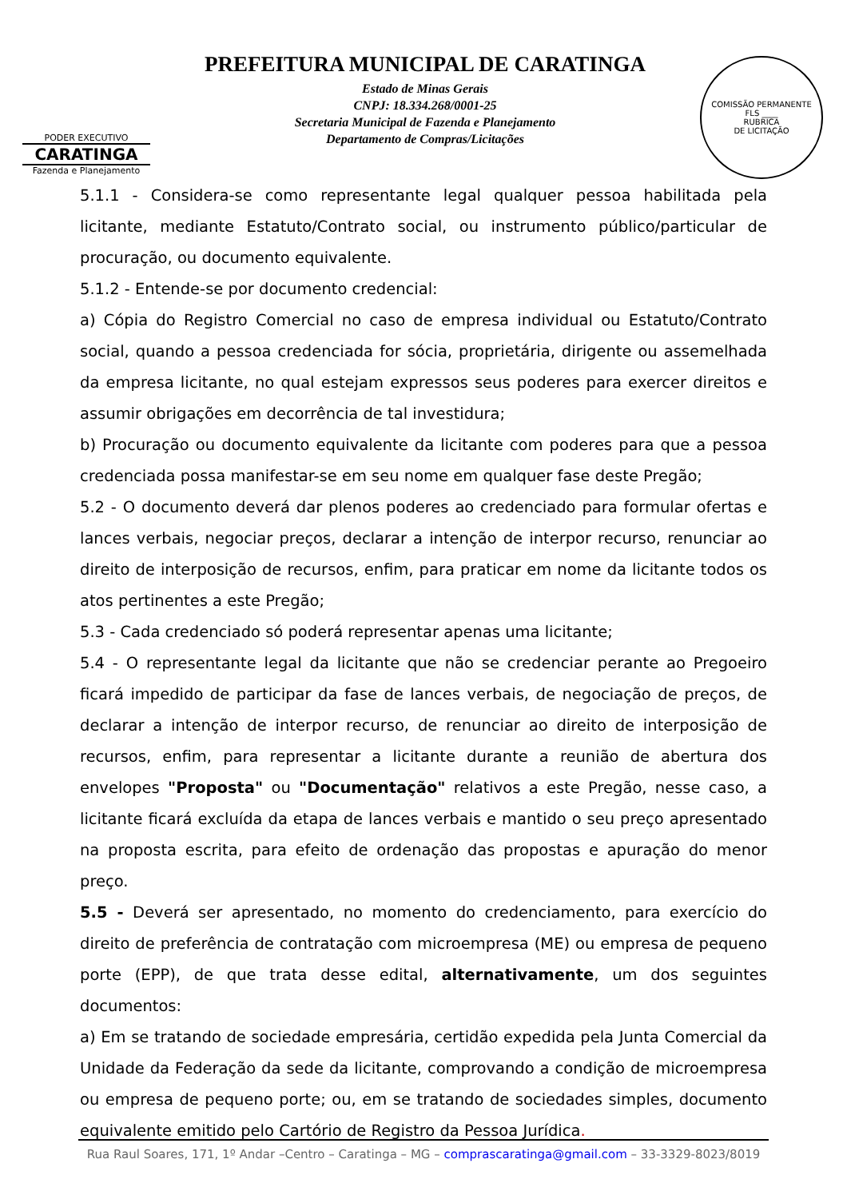PODER EXECUTIVO
CARATINGA
Fazenda e Planejamento
PREFEITURA MUNICIPAL DE CARATINGA
Estado de Minas Gerais
CNPJ: 18.334.268/0001-25
Secretaria Municipal de Fazenda e Planejamento
Departamento de Compras/Licitações
COMISSÃO PERMANENTE
FLS ____
RUBRICA
DE LICITAÇÃO
5.1.1 - Considera-se como representante legal qualquer pessoa habilitada pela licitante, mediante Estatuto/Contrato social, ou instrumento público/particular de procuração, ou documento equivalente.
5.1.2 - Entende-se por documento credencial:
a) Cópia do Registro Comercial no caso de empresa individual ou Estatuto/Contrato social, quando a pessoa credenciada for sócia, proprietária, dirigente ou assemelhada da empresa licitante, no qual estejam expressos seus poderes para exercer direitos e assumir obrigações em decorrência de tal investidura;
b) Procuração ou documento equivalente da licitante com poderes para que a pessoa credenciada possa manifestar-se em seu nome em qualquer fase deste Pregão;
5.2 - O documento deverá dar plenos poderes ao credenciado para formular ofertas e lances verbais, negociar preços, declarar a intenção de interpor recurso, renunciar ao direito de interposição de recursos, enfim, para praticar em nome da licitante todos os atos pertinentes a este Pregão;
5.3 - Cada credenciado só poderá representar apenas uma licitante;
5.4 - O representante legal da licitante que não se credenciar perante ao Pregoeiro ficará impedido de participar da fase de lances verbais, de negociação de preços, de declarar a intenção de interpor recurso, de renunciar ao direito de interposição de recursos, enfim, para representar a licitante durante a reunião de abertura dos envelopes "Proposta" ou "Documentação" relativos a este Pregão, nesse caso, a licitante ficará excluída da etapa de lances verbais e mantido o seu preço apresentado na proposta escrita, para efeito de ordenação das propostas e apuração do menor preço.
5.5 - Deverá ser apresentado, no momento do credenciamento, para exercício do direito de preferência de contratação com microempresa (ME) ou empresa de pequeno porte (EPP), de que trata desse edital, alternativamente, um dos seguintes documentos:
a) Em se tratando de sociedade empresária, certidão expedida pela Junta Comercial da Unidade da Federação da sede da licitante, comprovando a condição de microempresa ou empresa de pequeno porte; ou, em se tratando de sociedades simples, documento equivalente emitido pelo Cartório de Registro da Pessoa Jurídica.
Rua Raul Soares, 171, 1º Andar –Centro – Caratinga – MG – comprascaratinga@gmail.com – 33-3329-8023/8019